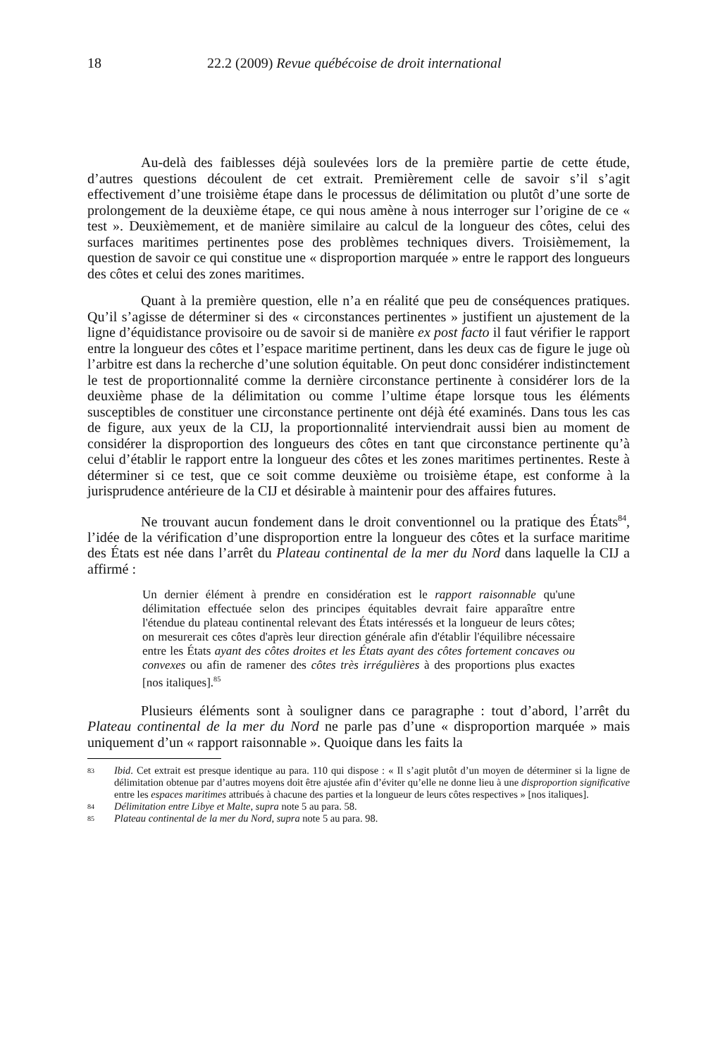18 22.2 (2009) Revue québécoise de droit international
Au-delà des faiblesses déjà soulevées lors de la première partie de cette étude, d’autres questions découlent de cet extrait. Premièrement celle de savoir s’il s’agit effectivement d’une troisième étape dans le processus de délimitation ou plutôt d’une sorte de prolongement de la deuxième étape, ce qui nous amène à nous interroger sur l’origine de ce « test ». Deuxièmement, et de manière similaire au calcul de la longueur des côtes, celui des surfaces maritimes pertinentes pose des problèmes techniques divers. Troisièmement, la question de savoir ce qui constitue une « disproportion marquée » entre le rapport des longueurs des côtes et celui des zones maritimes.
Quant à la première question, elle n’a en réalité que peu de conséquences pratiques. Qu’il s’agisse de déterminer si des « circonstances pertinentes » justifient un ajustement de la ligne d’équidistance provisoire ou de savoir si de manière ex post facto il faut vérifier le rapport entre la longueur des côtes et l’espace maritime pertinent, dans les deux cas de figure le juge où l’arbitre est dans la recherche d’une solution équitable. On peut donc considérer indistinctement le test de proportionnalité comme la dernière circonstance pertinente à considérer lors de la deuxième phase de la délimitation ou comme l’ultime étape lorsque tous les éléments susceptibles de constituer une circonstance pertinente ont déjà été examinés. Dans tous les cas de figure, aux yeux de la CIJ, la proportionnalité interviendrait aussi bien au moment de considérer la disproportion des longueurs des côtes en tant que circonstance pertinente qu’à celui d’établir le rapport entre la longueur des côtes et les zones maritimes pertinentes. Reste à déterminer si ce test, que ce soit comme deuxième ou troisième étape, est conforme à la jurisprudence antérieure de la CIJ et désirable à maintenir pour des affaires futures.
Ne trouvant aucun fondement dans le droit conventionnel ou la pratique des États<sup>84</sup>, l’idée de la vérification d’une disproportion entre la longueur des côtes et la surface maritime des États est née dans l’arrêt du Plateau continental de la mer du Nord dans laquelle la CIJ a affirmé :
Un dernier élément à prendre en considération est le rapport raisonnable qu'une délimitation effectuée selon des principes équitables devrait faire apparaître entre l'étendue du plateau continental relevant des États intéressés et la longueur de leurs côtes; on mesurerait ces côtes d'après leur direction générale afin d'établir l'équilibre nécessaire entre les États ayant des côtes droites et les États ayant des côtes fortement concaves ou convexes ou afin de ramener des côtes très irrégulières à des proportions plus exactes [nos italiques].<sup>85</sup>
Plusieurs éléments sont à souligner dans ce paragraphe : tout d’abord, l’arrêt du Plateau continental de la mer du Nord ne parle pas d’une « disproportion marquée » mais uniquement d’un « rapport raisonnable ». Quoique dans les faits la
83 Ibid. Cet extrait est presque identique au para. 110 qui dispose : « Il s’agit plutôt d’un moyen de déterminer si la ligne de délimitation obtenue par d’autres moyens doit être ajustée afin d’éviter qu’elle ne donne lieu à une disproportion significative entre les espaces maritimes attribués à chacune des parties et la longueur de leurs côtes respectives » [nos italiques].
84 Délimitation entre Libye et Malte, supra note 5 au para. 58.
85 Plateau continental de la mer du Nord, supra note 5 au para. 98.